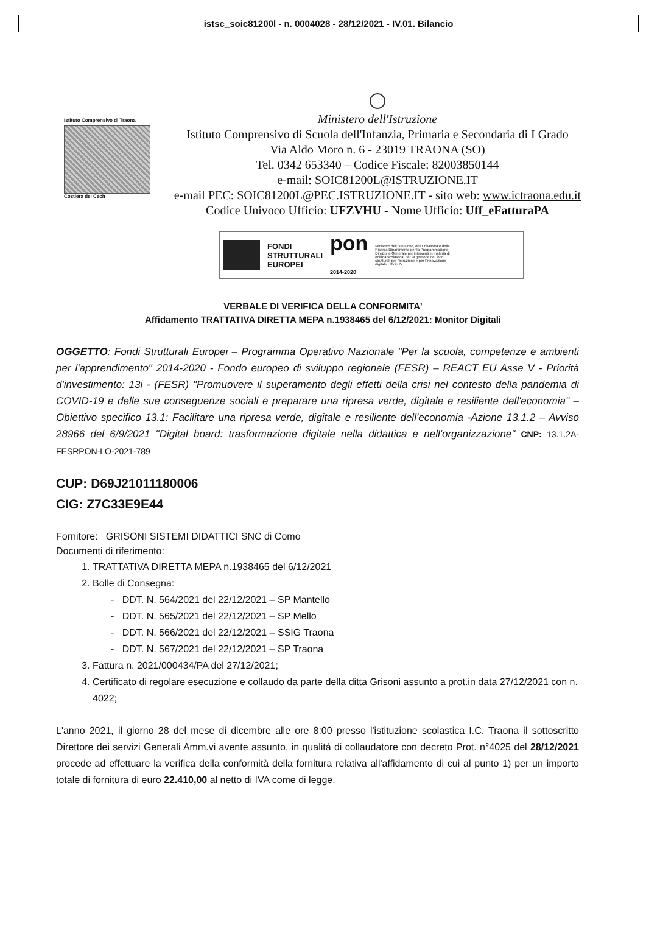istsc_soic81200l - n. 0004028 - 28/12/2021 - IV.01. Bilancio
Istituto Comprensivo di Traona
Costiera dei Cech
Ministero dell'Istruzione
Istituto Comprensivo di Scuola dell'Infanzia, Primaria e Secondaria di I Grado
Via Aldo Moro n. 6 - 23019 TRAONA (SO)
Tel. 0342 653340 – Codice Fiscale: 82003850144
e-mail: SOIC81200L@ISTRUZIONE.IT
e-mail PEC: SOIC81200L@PEC.ISTRUZIONE.IT - sito web: www.ictraona.edu.it
Codice Univoco Ufficio: UFZVHU - Nome Ufficio: Uff_eFatturaPA
FONDI
STRUTTURALI
EUROPEI
pon
2014-2020
Ministero dell'Istruzione, dell'Università e della Ricerca Dipartimento per la Programmazione Direzione Generale per interventi in materia di edilizia scolastica, per la gestione dei fondi strutturali per l'istruzione e per l'innovazione digitale Ufficio IV
VERBALE DI VERIFICA DELLA CONFORMITA'
Affidamento TRATTATIVA DIRETTA MEPA n.1938465 del 6/12/2021: Monitor Digitali
OGGETTO: Fondi Strutturali Europei – Programma Operativo Nazionale "Per la scuola, competenze e ambienti per l'apprendimento" 2014-2020 - Fondo europeo di sviluppo regionale (FESR) – REACT EU Asse V - Priorità d'investimento: 13i - (FESR) "Promuovere il superamento degli effetti della crisi nel contesto della pandemia di COVID-19 e delle sue conseguenze sociali e preparare una ripresa verde, digitale e resiliente dell'economia" – Obiettivo specifico 13.1: Facilitare una ripresa verde, digitale e resiliente dell'economia -Azione 13.1.2 – Avviso 28966 del 6/9/2021 "Digital board: trasformazione digitale nella didattica e nell'organizzazione" CNP: 13.1.2A-FESRPON-LO-2021-789
CUP: D69J21011180006
CIG: Z7C33E9E44
Fornitore: GRISONI SISTEMI DIDATTICI SNC di Como
Documenti di riferimento:
1. TRATTATIVA DIRETTA MEPA n.1938465 del 6/12/2021
2. Bolle di Consegna:
- DDT. N. 564/2021 del 22/12/2021 – SP Mantello
- DDT. N. 565/2021 del 22/12/2021 – SP Mello
- DDT. N. 566/2021 del 22/12/2021 – SSIG Traona
- DDT. N. 567/2021 del 22/12/2021 – SP Traona
3. Fattura n. 2021/000434/PA del 27/12/2021;
4. Certificato di regolare esecuzione e collaudo da parte della ditta Grisoni assunto a prot.in data 27/12/2021 con n. 4022;
L'anno 2021, il giorno 28 del mese di dicembre alle ore 8:00 presso l'istituzione scolastica I.C. Traona il sottoscritto Direttore dei servizi Generali Amm.vi avente assunto, in qualità di collaudatore con decreto Prot. n°4025 del 28/12/2021 procede ad effettuare la verifica della conformità della fornitura relativa all'affidamento di cui al punto 1) per un importo totale di fornitura di euro 22.410,00 al netto di IVA come di legge.